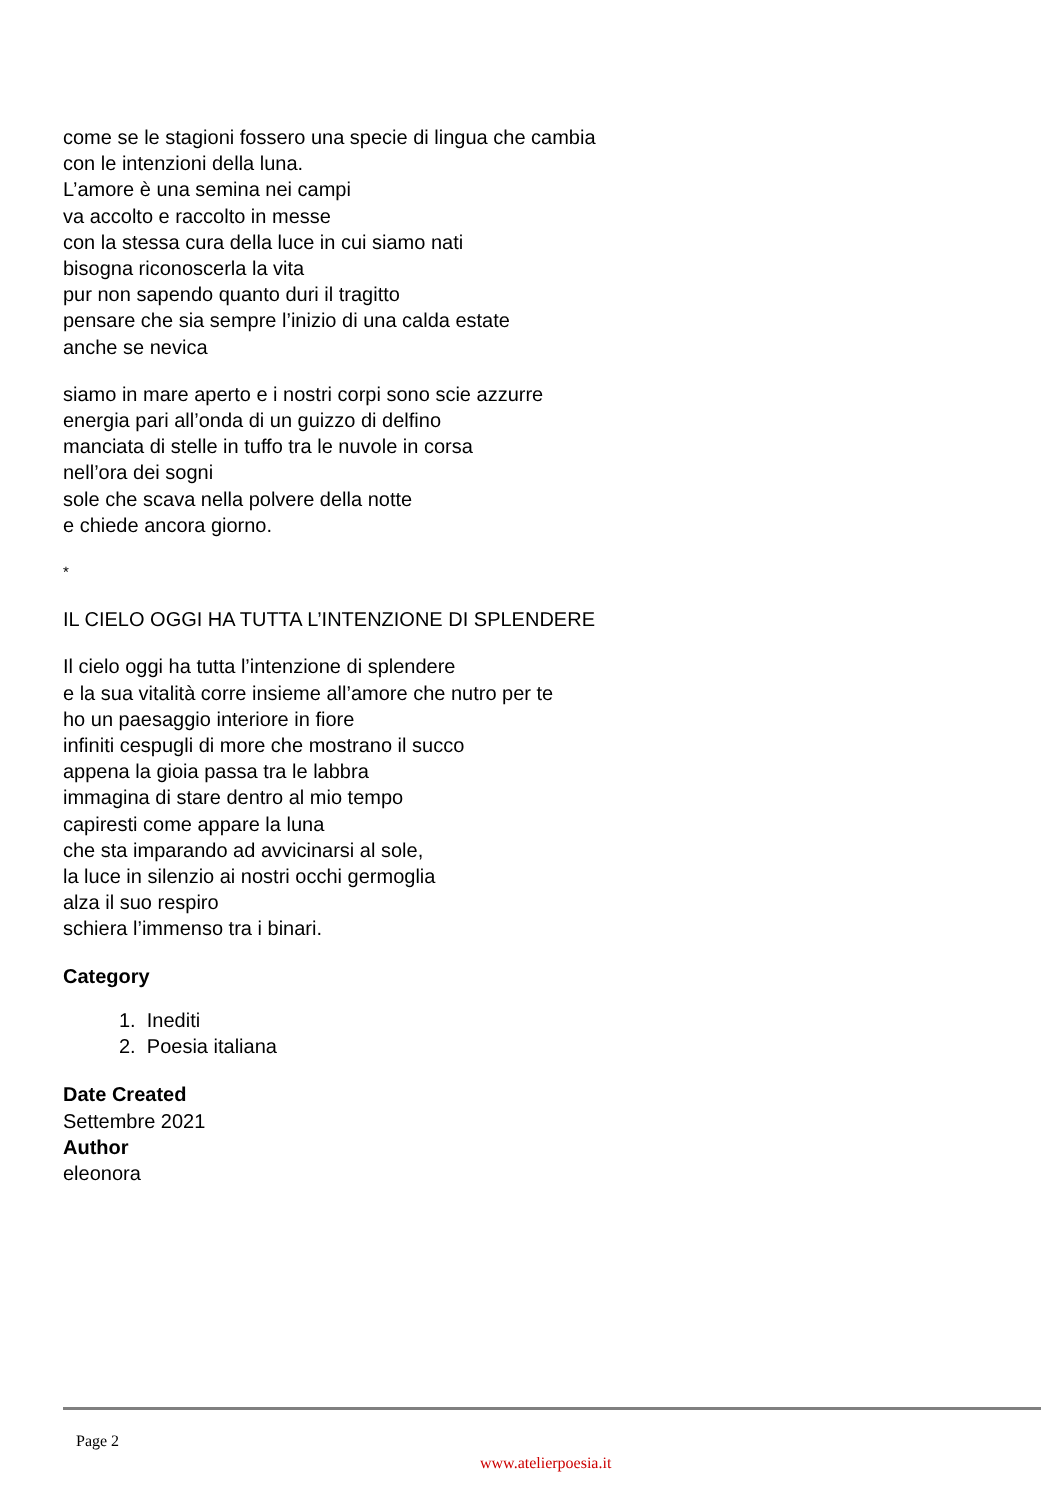come se le stagioni fossero una specie di lingua che cambia
con le intenzioni della luna.
L’amore è una semina nei campi
va accolto e raccolto in messe
con la stessa cura della luce in cui siamo nati
bisogna riconoscerla la vita
pur non sapendo quanto duri il tragitto
pensare che sia sempre l’inizio di una calda estate
anche se nevica
siamo in mare aperto e i nostri corpi sono scie azzurre
energia pari all’onda di un guizzo di delfino
manciata di stelle in tuffo tra le nuvole in corsa
nell’ora dei sogni
sole che scava nella polvere della notte
e chiede ancora giorno.
*
IL CIELO OGGI HA TUTTA L’INTENZIONE DI SPLENDERE
Il cielo oggi ha tutta l’intenzione di splendere
e la sua vitalità corre insieme all’amore che nutro per te
ho un paesaggio interiore in fiore
infiniti cespugli di more che mostrano il succo
appena la gioia passa tra le labbra
immagina di stare dentro al mio tempo
capiresti come appare la luna
che sta imparando ad avvicinarsi al sole,
la luce in silenzio ai nostri occhi germoglia
alza il suo respiro
schiera l’immenso tra i binari.
Category
1. Inediti
2. Poesia italiana
Date Created
Settembre 2021
Author
eleonora
Page 2
www.atelierpoesia.it